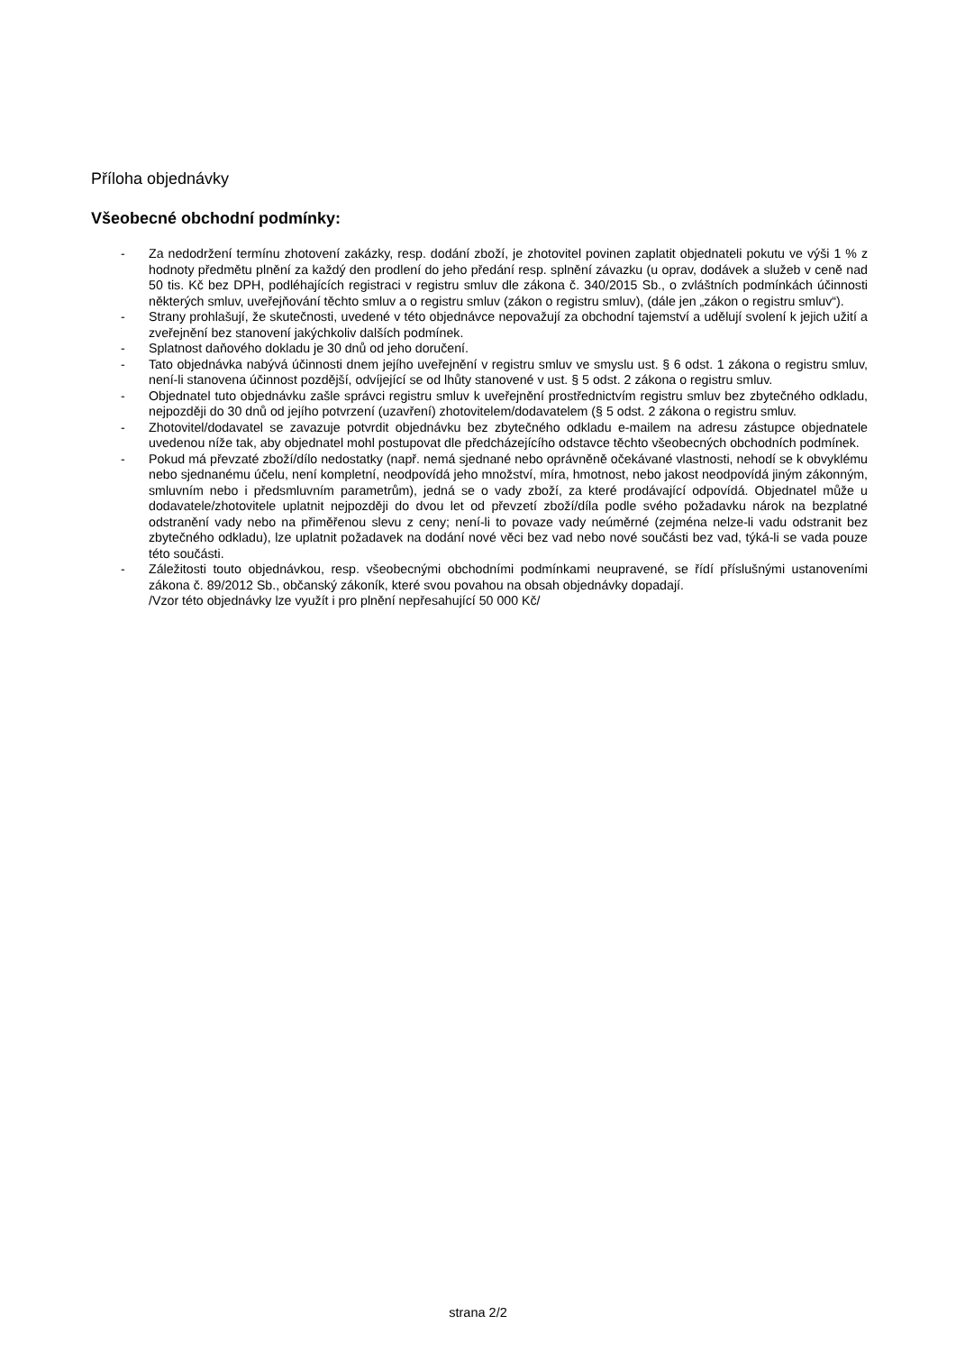Příloha objednávky
Všeobecné obchodní podmínky:
- Za nedodržení termínu zhotovení zakázky, resp. dodání zboží, je zhotovitel povinen zaplatit objednateli pokutu ve výši 1 % z hodnoty předmětu plnění za každý den prodlení do jeho předání resp. splnění závazku (u oprav, dodávek a služeb v ceně nad 50 tis. Kč bez DPH, podléhajících registraci v registru smluv dle zákona č. 340/2015 Sb., o zvláštních podmínkách účinnosti některých smluv, uveřejňování těchto smluv a o registru smluv (zákon o registru smluv), (dále jen „zákon o registru smluv“).
- Strany prohlašují, že skutečnosti, uvedené v této objednávce nepovažují za obchodní tajemství a udělují svolení k jejich užití a zveřejnění bez stanovení jakýchkoliv dalších podmínek.
- Splatnost daňového dokladu je 30 dnů od jeho doručení.
- Tato objednávka nabývá účinnosti dnem jejího uveřejnění v registru smluv ve smyslu ust. § 6 odst. 1 zákona o registru smluv, není-li stanovena účinnost pozdější, odvíjející se od lhůty stanovené v ust. § 5 odst. 2 zákona o registru smluv.
- Objednatel tuto objednávku zašle správci registru smluv k uveřejnění prostřednictvím registru smluv bez zbytečného odkladu, nejpozději do 30 dnů od jejího potvrzení (uzavření) zhotovitelem/dodavatelem (§ 5 odst. 2 zákona o registru smluv.
- Zhotovitel/dodavatel se zavazuje potvrdit objednávku bez zbytečného odkladu e-mailem na adresu zástupce objednatele uvedenou níže tak, aby objednatel mohl postupovat dle předcházejícího odstavce těchto všeobecných obchodních podmínek.
- Pokud má převzaté zboží/dílo nedostatky (např. nemá sjednané nebo oprávněně očekávané vlastnosti, nehodí se k obvyklému nebo sjednanému účelu, není kompletní, neodpovídá jeho množství, míra, hmotnost, nebo jakost neodpovídá jiným zákonným, smluvním nebo i předsmluvním parametrům), jedná se o vady zboží, za které prodávající odpovídá. Objednatel může u dodavatele/zhotovitele uplatnit nejpozději do dvou let od převzetí zboží/díla podle svého požadavku nárok na bezplatné odstranění vady nebo na přiměřenou slevu z ceny; není-li to povaze vady neúměrné (zejména nelze-li vadu odstranit bez zbytečného odkladu), lze uplatnit požadavek na dodání nové věci bez vad nebo nové součásti bez vad, týká-li se vada pouze této součásti.
- Záležitosti touto objednávkou, resp. všeobecnými obchodními podmínkami neupravené, se řídí příslušnými ustanoveními zákona č. 89/2012 Sb., občanský zákoník, které svou povahou na obsah objednávky dopadají.
/Vzor této objednávky lze využít i pro plnění nepřesahující 50 000 Kč/
strana 2/2